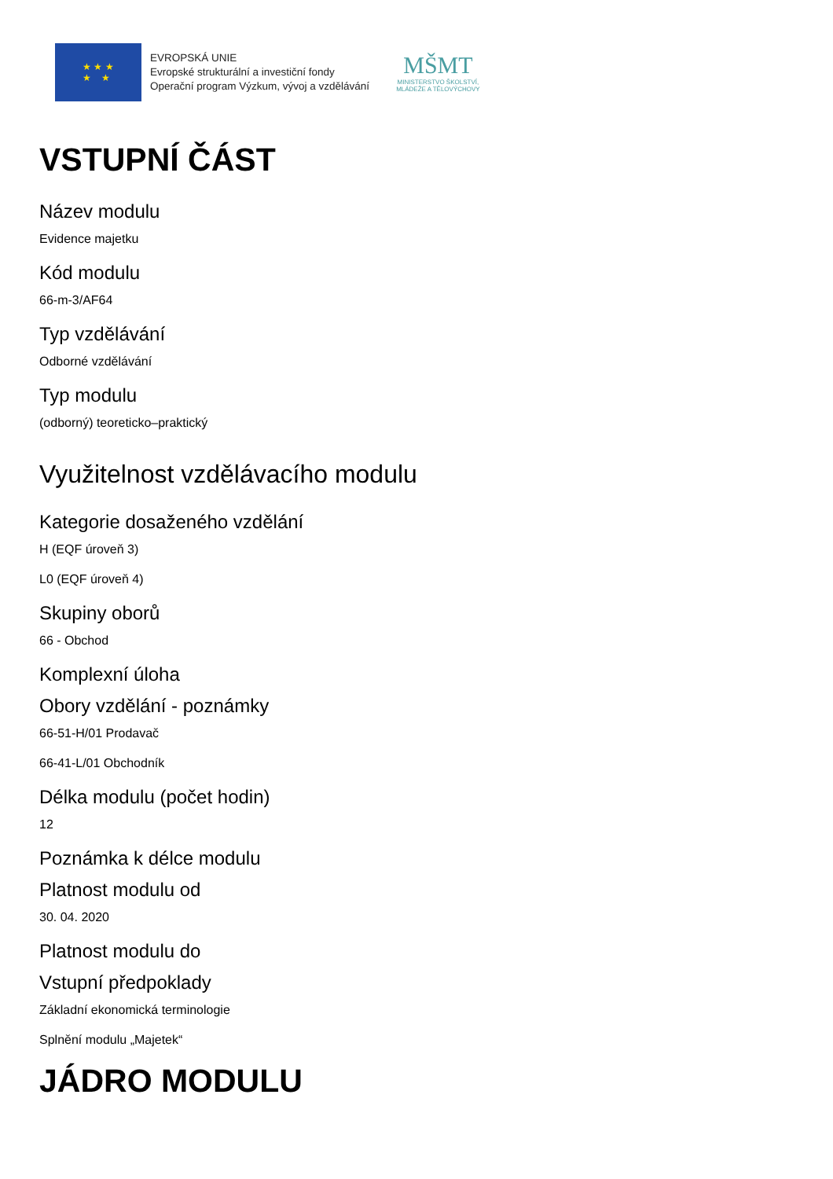★ ★ ★
★ ★
EVROPSKÁ UNIE
Evropské strukturální a investiční fondy
Operační program Výzkum, vývoj a vzdělávání
MŠMT
MINISTERSTVO ŠKOLSTVÍ,
MLÁDEŽE A TĚLOVÝCHOVY
VSTUPNÍ ČÁST
Název modulu
Evidence majetku
Kód modulu
66-m-3/AF64
Typ vzdělávání
Odborné vzdělávání
Typ modulu
(odborný) teoreticko–praktický
Využitelnost vzdělávacího modulu
Kategorie dosaženého vzdělání
H (EQF úroveň 3)
L0 (EQF úroveň 4)
Skupiny oborů
66 - Obchod
Komplexní úloha
Obory vzdělání - poznámky
66-51-H/01 Prodavač
66-41-L/01 Obchodník
Délka modulu (počet hodin)
12
Poznámka k délce modulu
Platnost modulu od
30. 04. 2020
Platnost modulu do
Vstupní předpoklady
Základní ekonomická terminologie
Splnění modulu „Majetek“
JÁDRO MODULU